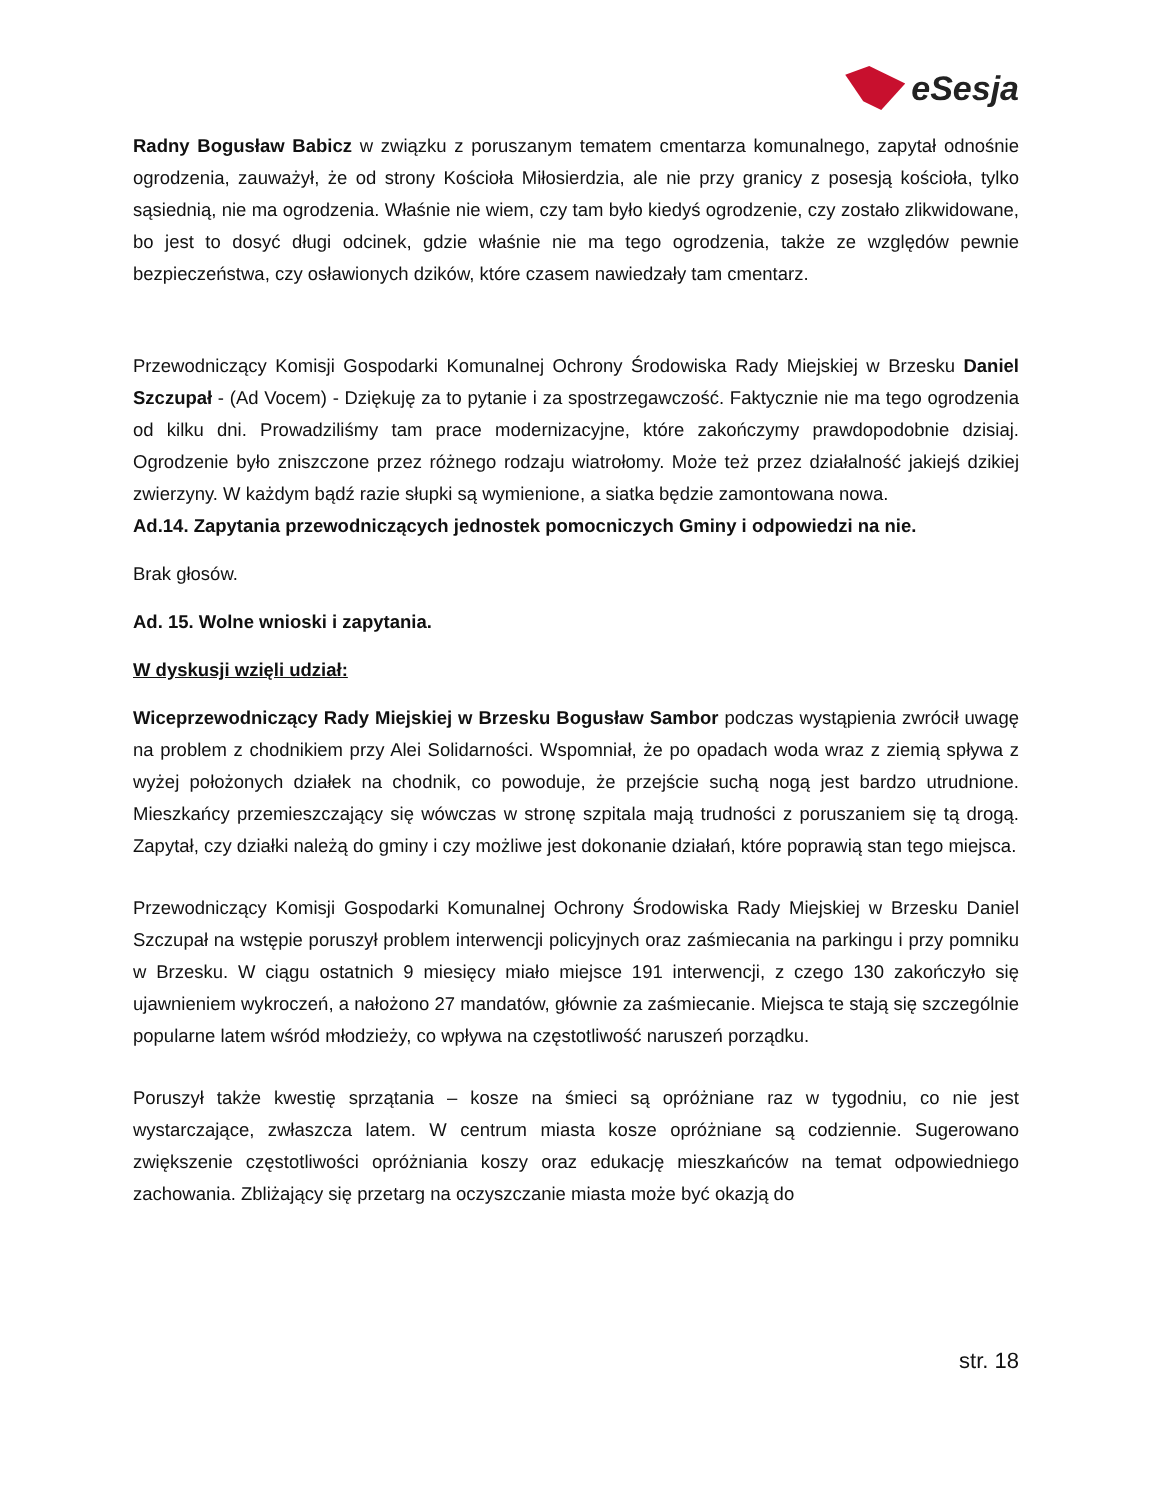eSesja
Radny Bogusław Babicz w związku z poruszanym tematem cmentarza komunalnego, zapytał odnośnie ogrodzenia, zauważył, że od strony Kościoła Miłosierdzia, ale nie przy granicy z posesją kościoła, tylko sąsiednią, nie ma ogrodzenia. Właśnie nie wiem, czy tam było kiedyś ogrodzenie, czy zostało zlikwidowane, bo jest to dosyć długi odcinek, gdzie właśnie nie ma tego ogrodzenia, także ze względów pewnie bezpieczeństwa, czy osławionych dzików, które czasem nawiedzały tam cmentarz.
Przewodniczący Komisji Gospodarki Komunalnej Ochrony Środowiska Rady Miejskiej w Brzesku Daniel Szczupał - (Ad Vocem) - Dziękuję za to pytanie i za spostrzegawczość. Faktycznie nie ma tego ogrodzenia od kilku dni. Prowadziliśmy tam prace modernizacyjne, które zakończymy prawdopodobnie dzisiaj. Ogrodzenie było zniszczone przez różnego rodzaju wiatrołomy. Może też przez działalność jakiejś dzikiej zwierzyny. W każdym bądź razie słupki są wymienione, a siatka będzie zamontowana nowa.
Ad.14. Zapytania przewodniczących jednostek pomocniczych Gminy i odpowiedzi na nie.
Brak głosów.
Ad. 15. Wolne wnioski i zapytania.
W dyskusji wzięli udział:
Wiceprzewodniczący Rady Miejskiej w Brzesku Bogusław Sambor podczas wystąpienia zwrócił uwagę na problem z chodnikiem przy Alei Solidarności. Wspomniał, że po opadach woda wraz z ziemią spływa z wyżej położonych działek na chodnik, co powoduje, że przejście suchą nogą jest bardzo utrudnione. Mieszkańcy przemieszczający się wówczas w stronę szpitala mają trudności z poruszaniem się tą drogą. Zapytał, czy działki należą do gminy i czy możliwe jest dokonanie działań, które poprawią stan tego miejsca.
Przewodniczący Komisji Gospodarki Komunalnej Ochrony Środowiska Rady Miejskiej w Brzesku Daniel Szczupał na wstępie poruszył problem interwencji policyjnych oraz zaśmiecania na parkingu i przy pomniku w Brzesku. W ciągu ostatnich 9 miesięcy miało miejsce 191 interwencji, z czego 130 zakończyło się ujawnieniem wykroczeń, a nałożono 27 mandatów, głównie za zaśmiecanie. Miejsca te stają się szczególnie popularne latem wśród młodzieży, co wpływa na częstotliwość naruszeń porządku.
Poruszył także kwestię sprzątania – kosze na śmieci są opróżniane raz w tygodniu, co nie jest wystarczające, zwłaszcza latem. W centrum miasta kosze opróżniane są codziennie. Sugerowano zwiększenie częstotliwości opróżniania koszy oraz edukację mieszkańców na temat odpowiedniego zachowania. Zbliżający się przetarg na oczyszczanie miasta może być okazją do
str. 18